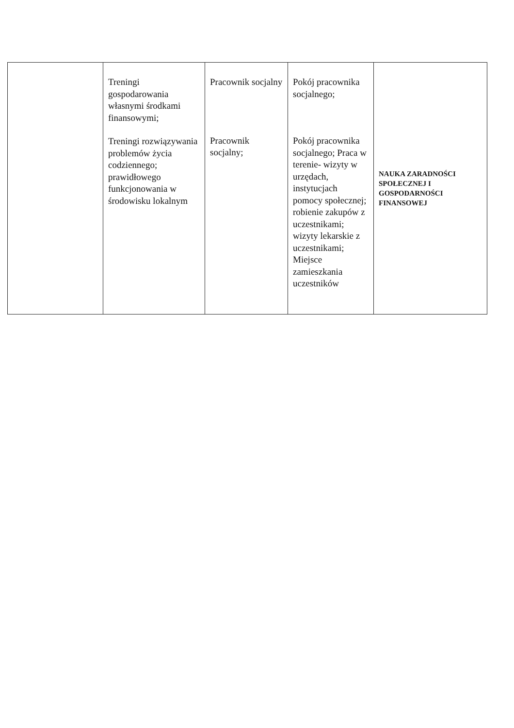| | Treningi gospodarowania własnymi środkami finansowymi; Treningi rozwiązywania problemów życia codziennego; prawidłowego funkcjonowania w środowisku lokalnym | Pracownik socjalny Pracownik socjalny; | Pokój pracownika socjalnego; Pokój pracownika socjalnego; Praca w terenie- wizyty w urzędach, instytucjach pomocy społecznej; robienie zakupów z uczestnikami; wizyty lekarskie z uczestnikami; Miejsce zamieszkania uczestników | NAUKA ZARADNOŚCI SPOŁECZNEJ I GOSPODARNOŚCI FINANSOWEJ |